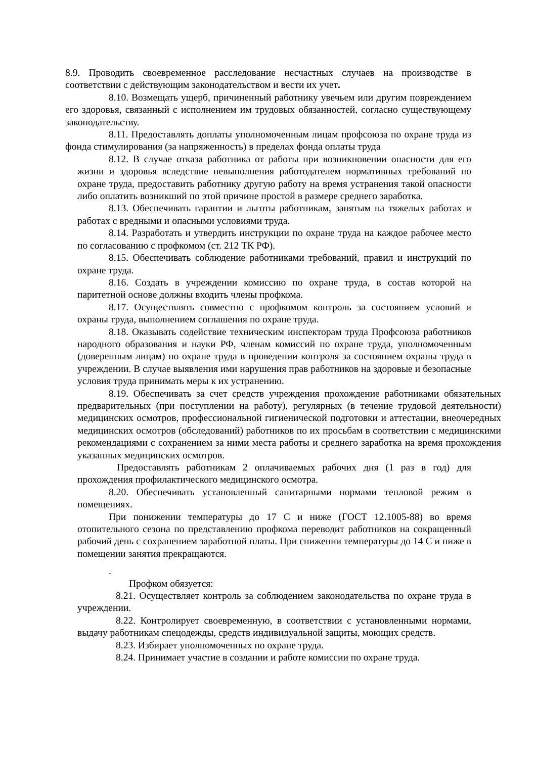8.9. Проводить своевременное расследование несчастных случаев на производстве в соответствии с действующим законодательством и вести их учет.
8.10. Возмещать ущерб, причиненный работнику увечьем или другим повреждением его здоровья, связанный с исполнением им трудовых обязанностей, согласно существующему законодательству.
8.11. Предоставлять доплаты уполномоченным лицам профсоюза по охране труда из фонда стимулирования (за напряженность) в пределах фонда оплаты труда
8.12. В случае отказа работника от работы при возникновении опасности для его жизни и здоровья вследствие невыполнения работодателем нормативных требований по охране труда, предоставить работнику другую работу на время устранения такой опасности либо оплатить возникший по этой причине простой в размере среднего заработка.
8.13. Обеспечивать гарантии и льготы работникам, занятым на тяжелых работах и работах с вредными и опасными условиями труда.
8.14. Разработать и утвердить инструкции по охране труда на каждое рабочее место по согласованию с профкомом (ст. 212 ТК РФ).
8.15. Обеспечивать соблюдение работниками требований, правил и инструкций по охране труда.
8.16. Создать в учреждении комиссию по охране труда, в состав которой на паритетной основе должны входить члены профкома.
8.17. Осуществлять совместно с профкомом контроль за состоянием условий и охраны труда, выполнением соглашения по охране труда.
8.18. Оказывать содействие техническим инспекторам труда Профсоюза работников народного образования и науки РФ, членам комиссий по охране труда, уполномоченным (доверенным лицам) по охране труда в проведении контроля за состоянием охраны труда в учреждении. В случае выявления ими нарушения прав работников на здоровые и безопасные условия труда принимать меры к их устранению.
8.19. Обеспечивать за счет средств учреждения прохождение работниками обязательных предварительных (при поступлении на работу), регулярных (в течение трудовой деятельности) медицинских осмотров, профессиональной гигиенической подготовки и аттестации, внеочередных медицинских осмотров (обследований) работников по их просьбам в соответствии с медицинскими рекомендациями с сохранением за ними места работы и среднего заработка на время прохождения указанных медицинских осмотров.
Предоставлять работникам 2 оплачиваемых рабочих дня (1 раз в год) для прохождения профилактического медицинского осмотра.
8.20. Обеспечивать установленный санитарными нормами тепловой режим в помещениях.
При понижении температуры до 17 С и ниже (ГОСТ 12.1005-88) во время отопительного сезона по представлению профкома переводит работников на сокращенный рабочий день с сохранением заработной платы. При снижении температуры до 14 С и ниже в помещении занятия прекращаются.
.
Профком обязуется:
8.21. Осуществляет контроль за соблюдением законодательства по охране труда в учреждении.
8.22. Контролирует своевременную, в соответствии с установленными нормами, выдачу работникам спецодежды, средств индивидуальной защиты, моющих средств.
8.23. Избирает уполномоченных по охране труда.
8.24. Принимает участие в создании и работе комиссии по охране труда.